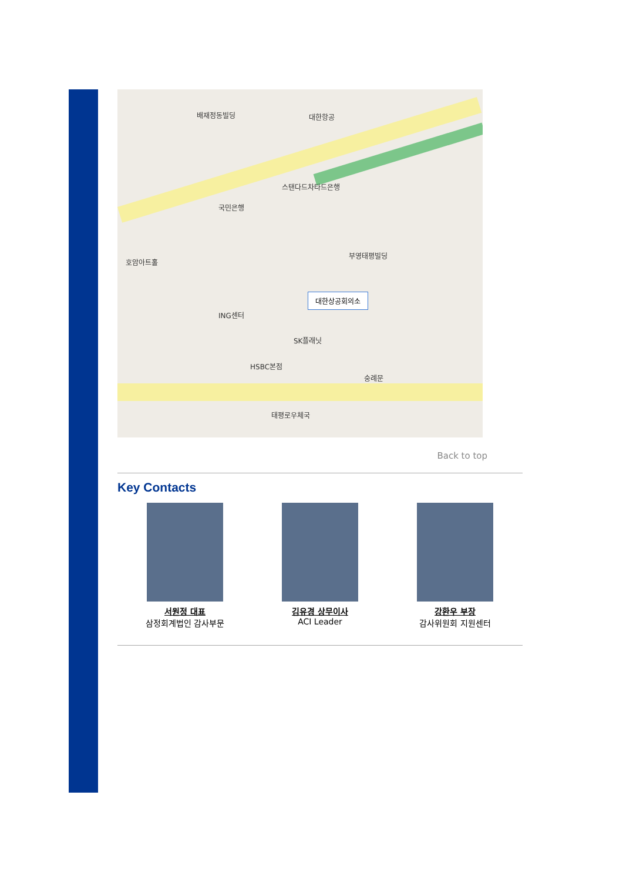배재정동빌딩 대한항공
스탠다드차타드은행
국민은행
호암아트홀
부영태평빌딩
ING센터
SK플래닛
HSBC본점
숭례문
태평로우체국
대한상공회의소
Back to top
Key Contacts
서원정 대표
삼정회계법인 감사부문
김유경 상무이사
ACI Leader
강환우 부장
감사위원회 지원센터